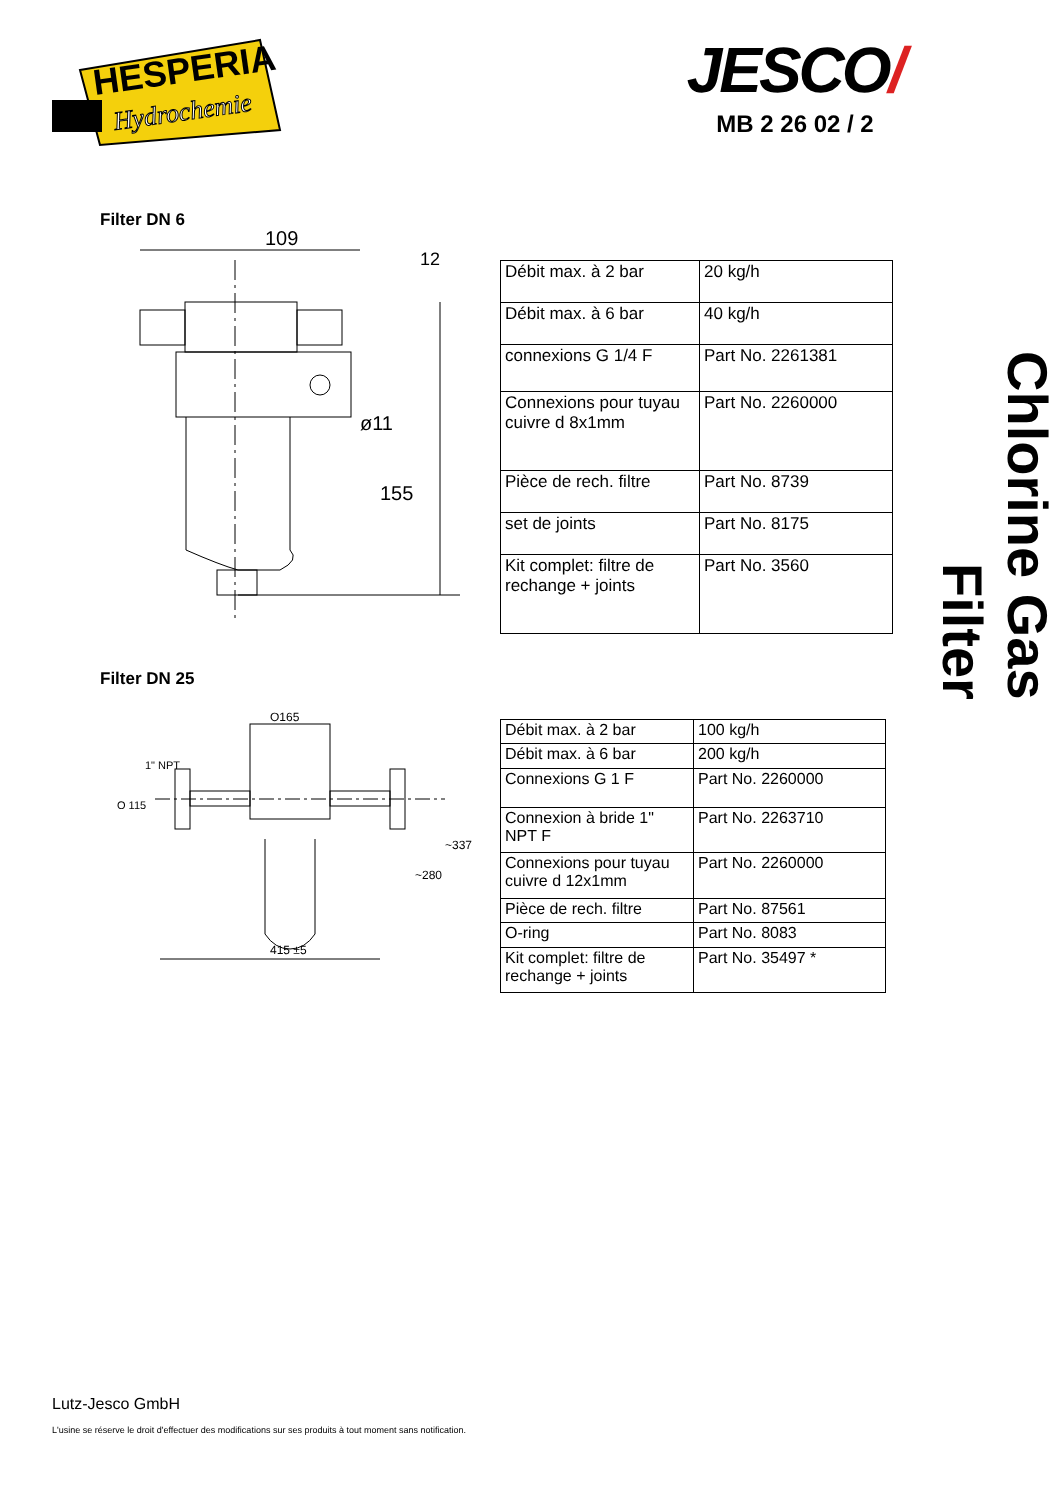HESPERIA
Hydrochemie
JESCO/
MB 2 26 02 / 2
Filter DN 6
109
12
155
ø11
| Débit max. à 2 bar | 20 kg/h |
| Débit max. à 6 bar | 40 kg/h |
| connexions G 1/4 F | Part No. 2261381 |
| Connexions pour tuyau cuivre d 8x1mm | Part No. 2260000 |
| Pièce de rech. filtre | Part No. 8739 |
| set de joints | Part No. 8175 |
| Kit complet: filtre de rechange + joints | Part No. 3560 |
Filter DN 25
O165
O 115
1" NPT
415 ±5
~280
~337
| Débit max. à 2 bar | 100 kg/h |
| Débit max. à 6 bar | 200 kg/h |
| Connexions G 1 F | Part No. 2260000 |
| Connexion à bride 1" NPT F | Part No. 2263710 |
| Connexions pour tuyau cuivre d 12x1mm | Part No. 2260000 |
| Pièce de rech. filtre | Part No. 87561 |
| O-ring | Part No. 8083 |
| Kit complet: filtre de rechange + joints | Part No. 35497 * |
Chlorine Gas Filter
Lutz-Jesco GmbH
L'usine se réserve le droit d'effectuer des modifications sur ses produits à tout moment sans notification.